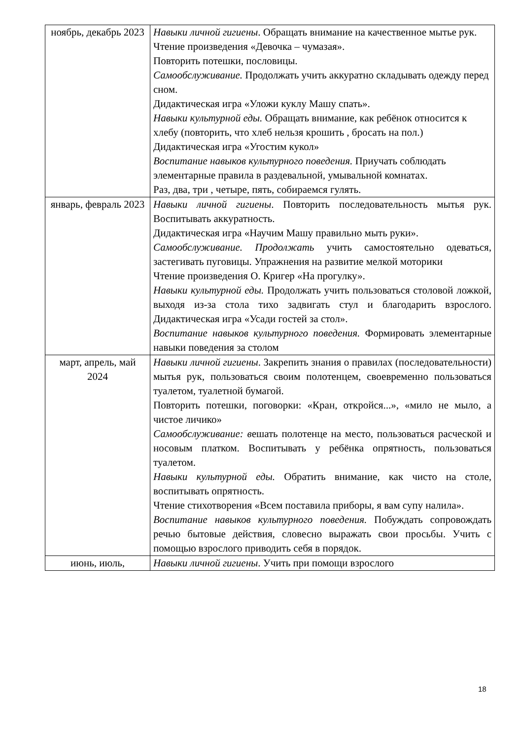| ноябрь, декабрь 2023 | Навыки личной гигиены . Обращать внимание на качественное мытье рук. Чтение произведения «Девочка – чумазая». Повторить потешки, пословицы. Самообслуживание. Продолжать учить аккуратно складывать одежду перед сном. Дидактическая игра «Уложи куклу Машу спать». Навыки культурной еды. Обращать внимание, как ребёнок относится к хлебу (повторить, что хлеб нельзя крошить , бросать на пол.) Дидактическая игра «Угостим кукол» Воспитание навыков культурного поведения. Приучать соблюдать элементарные правила в раздевальной, умывальной комнатах. Раз, два, три , четыре, пять, собираемся гулять. |
| январь, февраль 2023 | Навыки личной гигиены . Повторить последовательность мытья рук. Воспитывать аккуратность. Дидактическая игра «Научим Машу правильно мыть руки». Самообслуживание. Продолжать учить самостоятельно одеваться, застегивать пуговицы. Упражнения на развитие мелкой моторики Чтение произведения О. Кригер «На прогулку». Навыки культурной еды. Продолжать учить пользоваться столовой ложкой, выходя из-за стола тихо задвигать стул и благодарить взрослого. Дидактическая игра «Усади гостей за стол». Воспитание навыков культурного поведения. Формировать элементарные навыки поведения за столом |
| март, апрель, май 2024 | Навыки личной гигиены . Закрепить знания о правилах (последовательности) мытья рук, пользоваться своим полотенцем, своевременно пользоваться туалетом, туалетной бумагой. Повторить потешки, поговорки: «Кран, откройся...», «мило не мыло, а чистое личико» Самообслуживание: в ешать полотенце на место, пользоваться расческой и носовым платком. Воспитывать у ребёнка опрятность, пользоваться туалетом. Навыки культурной еды. Обратить внимание, как чисто на столе, воспитывать опрятность. Чтение стихотворения «Всем поставила приборы, я вам супу налила». Воспитание навыков культурного поведения. Побуждать сопровождать речью бытовые действия, словесно выражать свои просьбы. Учить с помощью взрослого приводить себя в порядок. |
| июнь, июль, | Навыки личной гигиены . Учить при помощи взрослого |
18